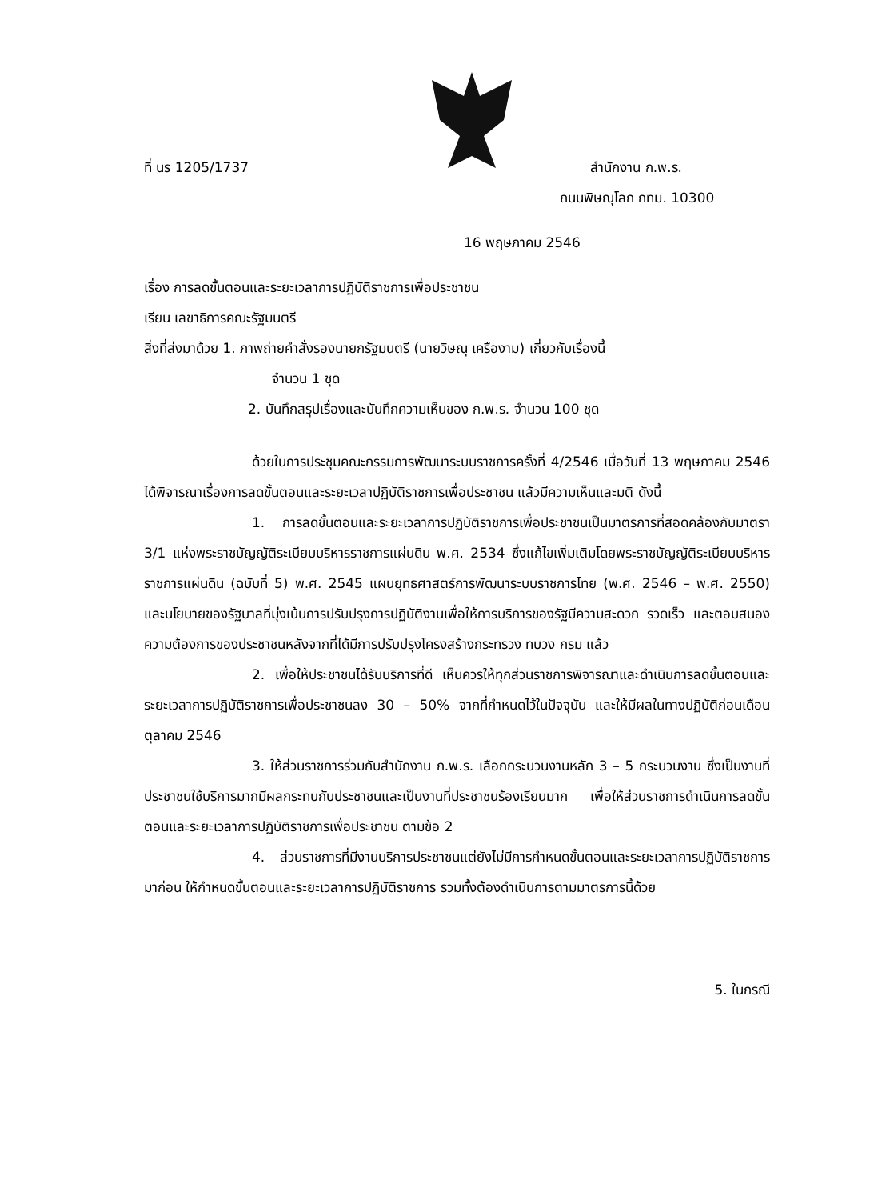ที่ นร 1205/1737 สำนักงาน ก.พ.ร.
ถนนพิษณุโลก กทม. 10300
16 พฤษภาคม 2546
เรื่อง การลดขั้นตอนและระยะเวลาการปฏิบัติราชการเพื่อประชาชน
เรียน เลขาธิการคณะรัฐมนตรี
สิ่งที่ส่งมาด้วย 1. ภาพถ่ายคำสั่งรองนายกรัฐมนตรี (นายวิษณุ เครืองาม) เกี่ยวกับเรื่องนี้
จำนวน 1 ชุด
2. บันทึกสรุปเรื่องและบันทึกความเห็นของ ก.พ.ร. จำนวน 100 ชุด
ด้วยในการประชุมคณะกรรมการพัฒนาระบบราชการครั้งที่ 4/2546 เมื่อวันที่ 13 พฤษภาคม 2546 ได้พิจารณาเรื่องการลดขั้นตอนและระยะเวลาปฏิบัติราชการเพื่อประชาชน แล้วมีความเห็นและมติ ดังนี้
1. การลดขั้นตอนและระยะเวลาการปฏิบัติราชการเพื่อประชาชนเป็นมาตรการที่สอดคล้องกับมาตรา 3/1 แห่งพระราชบัญญัติระเบียบบริหารราชการแผ่นดิน พ.ศ. 2534 ซึ่งแก้ไขเพิ่มเติมโดยพระราชบัญญัติระเบียบบริหารราชการแผ่นดิน (ฉบับที่ 5) พ.ศ. 2545 แผนยุทธศาสตร์การพัฒนาระบบราชการไทย (พ.ศ. 2546 – พ.ศ. 2550) และนโยบายของรัฐบาลที่มุ่งเน้นการปรับปรุงการปฏิบัติงานเพื่อให้การบริการของรัฐมีความสะดวก รวดเร็ว และตอบสนองความต้องการของประชาชนหลังจากที่ได้มีการปรับปรุงโครงสร้างกระทรวง ทบวง กรม แล้ว
2. เพื่อให้ประชาชนได้รับบริการที่ดี เห็นควรให้ทุกส่วนราชการพิจารณาและดำเนินการลดขั้นตอนและระยะเวลาการปฏิบัติราชการเพื่อประชาชนลง 30 – 50% จากที่กำหนดไว้ในปัจจุบัน และให้มีผลในทางปฏิบัติก่อนเดือนตุลาคม 2546
3. ให้ส่วนราชการร่วมกับสำนักงาน ก.พ.ร. เลือกกระบวนงานหลัก 3 – 5 กระบวนงาน ซึ่งเป็นงานที่ประชาชนใช้บริการมากมีผลกระทบกับประชาชนและเป็นงานที่ประชาชนร้องเรียนมาก เพื่อให้ส่วนราชการดำเนินการลดขั้นตอนและระยะเวลาการปฏิบัติราชการเพื่อประชาชน ตามข้อ 2
4. ส่วนราชการที่มีงานบริการประชาชนแต่ยังไม่มีการกำหนดขั้นตอนและระยะเวลาการปฏิบัติราชการมาก่อน ให้กำหนดขั้นตอนและระยะเวลาการปฏิบัติราชการ รวมทั้งต้องดำเนินการตามมาตรการนี้ด้วย
5. ในกรณี